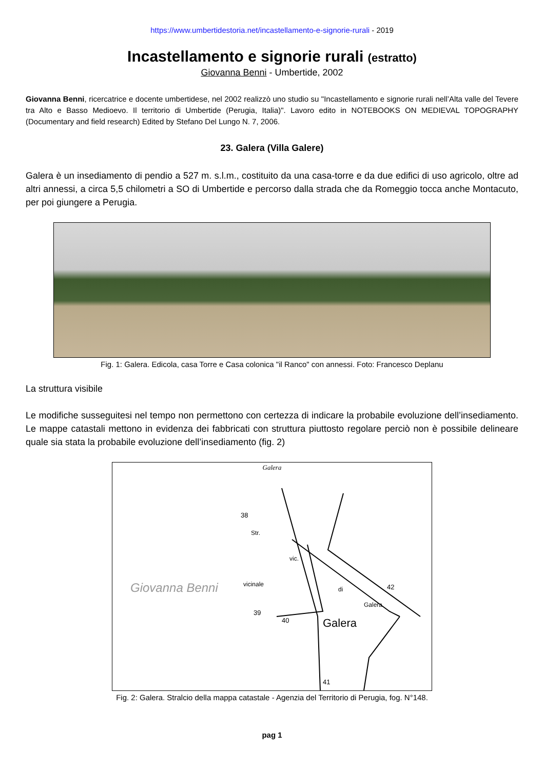https://www.umbertidestoria.net/incastellamento-e-signorie-rurali - 2019
Incastellamento e signorie rurali (estratto)
Giovanna Benni - Umbertide, 2002
Giovanna Benni, ricercatrice e docente umbertidese, nel 2002 realizzò uno studio su "Incastellamento e signorie rurali nell’Alta valle del Tevere tra Alto e Basso Medioevo. Il territorio di Umbertide (Perugia, Italia)". Lavoro edito in NOTEBOOKS ON MEDIEVAL TOPOGRAPHY (Documentary and field research) Edited by Stefano Del Lungo N. 7, 2006.
23. Galera (Villa Galere)
Galera è un insediamento di pendio a 527 m. s.l.m., costituito da una casa-torre e da due edifici di uso agricolo, oltre ad altri annessi, a circa 5,5 chilometri a SO di Umbertide e percorso dalla strada che da Romeggio tocca anche Montacuto, per poi giungere a Perugia.
Fig. 1: Galera. Edicola, casa Torre e Casa colonica "il Ranco" con annessi. Foto: Francesco Deplanu
La struttura visibile
Le modifiche susseguitesi nel tempo non permettono con certezza di indicare la probabile evoluzione dell’insediamento. Le mappe catastali mettono in evidenza dei fabbricati con struttura piuttosto regolare perciò non è possibile delineare quale sia stata la probabile evoluzione dell’insediamento (fig. 2)
Galera
Galera
Giovanna Benni
38
39
40
41
42 vicinale
Str.
vic.
di
Galera
Fig. 2: Galera. Stralcio della mappa catastale - Agenzia del Territorio di Perugia, fog. N°148.
pag 1